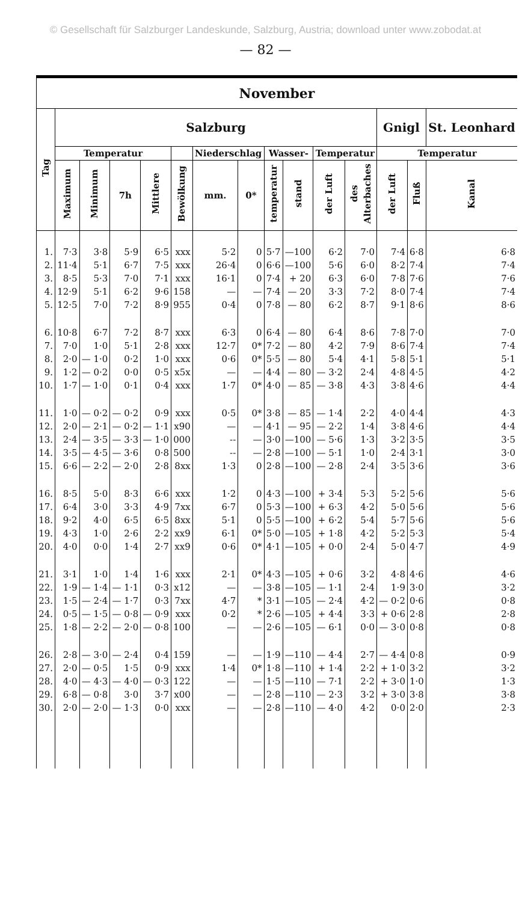© Gesellschaft für Salzburger Landeskunde, Salzburg, Austria; download unter www.zobodat.at
— 82 —
| November | | | | | | | | | | | | | | |
| --- | --- | --- | --- | --- | --- | --- | --- | --- | --- | --- | --- | --- | --- | --- |
| Tag | Salzburg | | | | | | | | | | | Gnigl | | St. Leonhard |
| | Temperatur | | | | | Niederschlag | | Wasser- | | Temperatur | | Temperatur | | |
| | Maximum | Minimum | 7h | Mittlere | Bewölkung | mm. | 0* | temperatur | stand | der Luft | des Alterbaches | der Luft | Fluß | Kanal |
| 1. | 7·3 | 3·8 | 5·9 | 6·5 | xxx | 5·2 | 0 | 5·7 | —100 | 6·2 | 7·0 | 7·4 | 6·8 | 6·8 |
| 2. | 11·4 | 5·1 | 6·7 | 7·5 | xxx | 26·4 | 0 | 6·6 | —100 | 5·6 | 6·0 | 8·2 | 7·4 | 7·4 |
| 3. | 8·5 | 5·3 | 7·0 | 7·1 | xxx | 16·1 | 0 | 7·4 | + 20 | 6·3 | 6·0 | 7·8 | 7·6 | 7·6 |
| 4. | 12·9 | 5·1 | 6·2 | 9·6 | 158 | — | — | 7·4 | — 20 | 3·3 | 7·2 | 8·0 | 7·4 | 7·4 |
| 5. | 12·5 | 7·0 | 7·2 | 8·9 | 955 | 0·4 | 0 | 7·8 | — 80 | 6·2 | 8·7 | 9·1 | 8·6 | 8·6 |
| 6. | 10·8 | 6·7 | 7·2 | 8·7 | xxx | 6·3 | 0 | 6·4 | — 80 | 6·4 | 8·6 | 7·8 | 7·0 | 7·0 |
| 7. | 7·0 | 1·0 | 5·1 | 2·8 | xxx | 12·7 | 0* | 7·2 | — 80 | 4·2 | 7·9 | 8·6 | 7·4 | 7·4 |
| 8. | 2·0 | — 1·0 | 0·2 | 1·0 | xxx | 0·6 | 0* | 5·5 | — 80 | 5·4 | 4·1 | 5·8 | 5·1 | 5·1 |
| 9. | 1·2 | — 0·2 | 0·0 | 0·5 | x5x | — | — | 4·4 | — 80 | — 3·2 | 2·4 | 4·8 | 4·5 | 4·2 |
| 10. | 1·7 | — 1·0 | 0·1 | 0·4 | xxx | 1·7 | 0* | 4·0 | — 85 | — 3·8 | 4·3 | 3·8 | 4·6 | 4·4 |
| 11. | 1·0 | — 0·2 | — 0·2 | 0·9 | xxx | 0·5 | 0* | 3·8 | — 85 | — 1·4 | 2·2 | 4·0 | 4·4 | 4·3 |
| 12. | 2·0 | — 2·1 | — 0·2 | — 1·1 | x90 | — | — | 4·1 | — 95 | — 2·2 | 1·4 | 3·8 | 4·6 | 4·4 |
| 13. | 2·4 | — 3·5 | — 3·3 | — 1·0 | 000 | -- | — | 3·0 | —100 | — 5·6 | 1·3 | 3·2 | 3·5 | 3·5 |
| 14. | 3·5 | — 4·5 | — 3·6 | 0·8 | 500 | -- | — | 2·8 | —100 | — 5·1 | 1·0 | 2·4 | 3·1 | 3·0 |
| 15. | 6·6 | — 2·2 | — 2·0 | 2·8 | 8xx | 1·3 | 0 | 2·8 | —100 | — 2·8 | 2·4 | 3·5 | 3·6 | 3·6 |
| 16. | 8·5 | 5·0 | 8·3 | 6·6 | xxx | 1·2 | 0 | 4·3 | —100 | + 3·4 | 5·3 | 5·2 | 5·6 | 5·6 |
| 17. | 6·4 | 3·0 | 3·3 | 4·9 | 7xx | 6·7 | 0 | 5·3 | —100 | + 6·3 | 4·2 | 5·0 | 5·6 | 5·6 |
| 18. | 9·2 | 4·0 | 6·5 | 6·5 | 8xx | 5·1 | 0 | 5·5 | —100 | + 6·2 | 5·4 | 5·7 | 5·6 | 5·6 |
| 19. | 4·3 | 1·0 | 2·6 | 2·2 | xx9 | 6·1 | 0* | 5·0 | —105 | + 1·8 | 4·2 | 5·2 | 5·3 | 5·4 |
| 20. | 4·0 | 0·0 | 1·4 | 2·7 | xx9 | 0·6 | 0* | 4·1 | —105 | + 0·0 | 2·4 | 5·0 | 4·7 | 4·9 |
| 21. | 3·1 | 1·0 | 1·4 | 1·6 | xxx | 2·1 | 0* | 4·3 | —105 | + 0·6 | 3·2 | 4·8 | 4·6 | 4·6 |
| 22. | 1·9 | — 1·4 | — 1·1 | 0·3 | x12 | — | — | 3·8 | —105 | — 1·1 | 2·4 | 1·9 | 3·0 | 3·2 |
| 23. | 1·5 | — 2·4 | — 1·7 | 0·3 | 7xx | 4·7 | * | 3·1 | —105 | — 2·4 | 4·2 | — 0·2 | 0·6 | 0·8 |
| 24. | 0·5 | — 1·5 | — 0·8 | — 0·9 | xxx | 0·2 | * | 2·6 | —105 | + 4·4 | 3·3 | + 0·6 | 2·8 | 2·8 |
| 25. | 1·8 | — 2·2 | — 2·0 | — 0·8 | 100 | — | — | 2·6 | —105 | — 6·1 | 0·0 | — 3·0 | 0·8 | 0·8 |
| 26. | 2·8 | — 3·0 | — 2·4 | 0·4 | 159 | — | — | 1·9 | —110 | — 4·4 | 2·7 | — 4·4 | 0·8 | 0·9 |
| 27. | 2·0 | — 0·5 | 1·5 | 0·9 | xxx | 1·4 | 0* | 1·8 | —110 | + 1·4 | 2·2 | + 1·0 | 3·2 | 3·2 |
| 28. | 4·0 | — 4·3 | — 4·0 | — 0·3 | 122 | — | — | 1·5 | —110 | — 7·1 | 2·2 | + 3·0 | 1·0 | 1·3 |
| 29. | 6·8 | — 0·8 | 3·0 | 3·7 | x00 | — | — | 2·8 | —110 | — 2·3 | 3·2 | + 3·0 | 3·8 | 3·8 |
| 30. | 2·0 | — 2·0 | — 1·3 | 0·0 | xxx | — | — | 2·8 | —110 | — 4·0 | 4·2 | 0·0 | 2·0 | 2·3 |